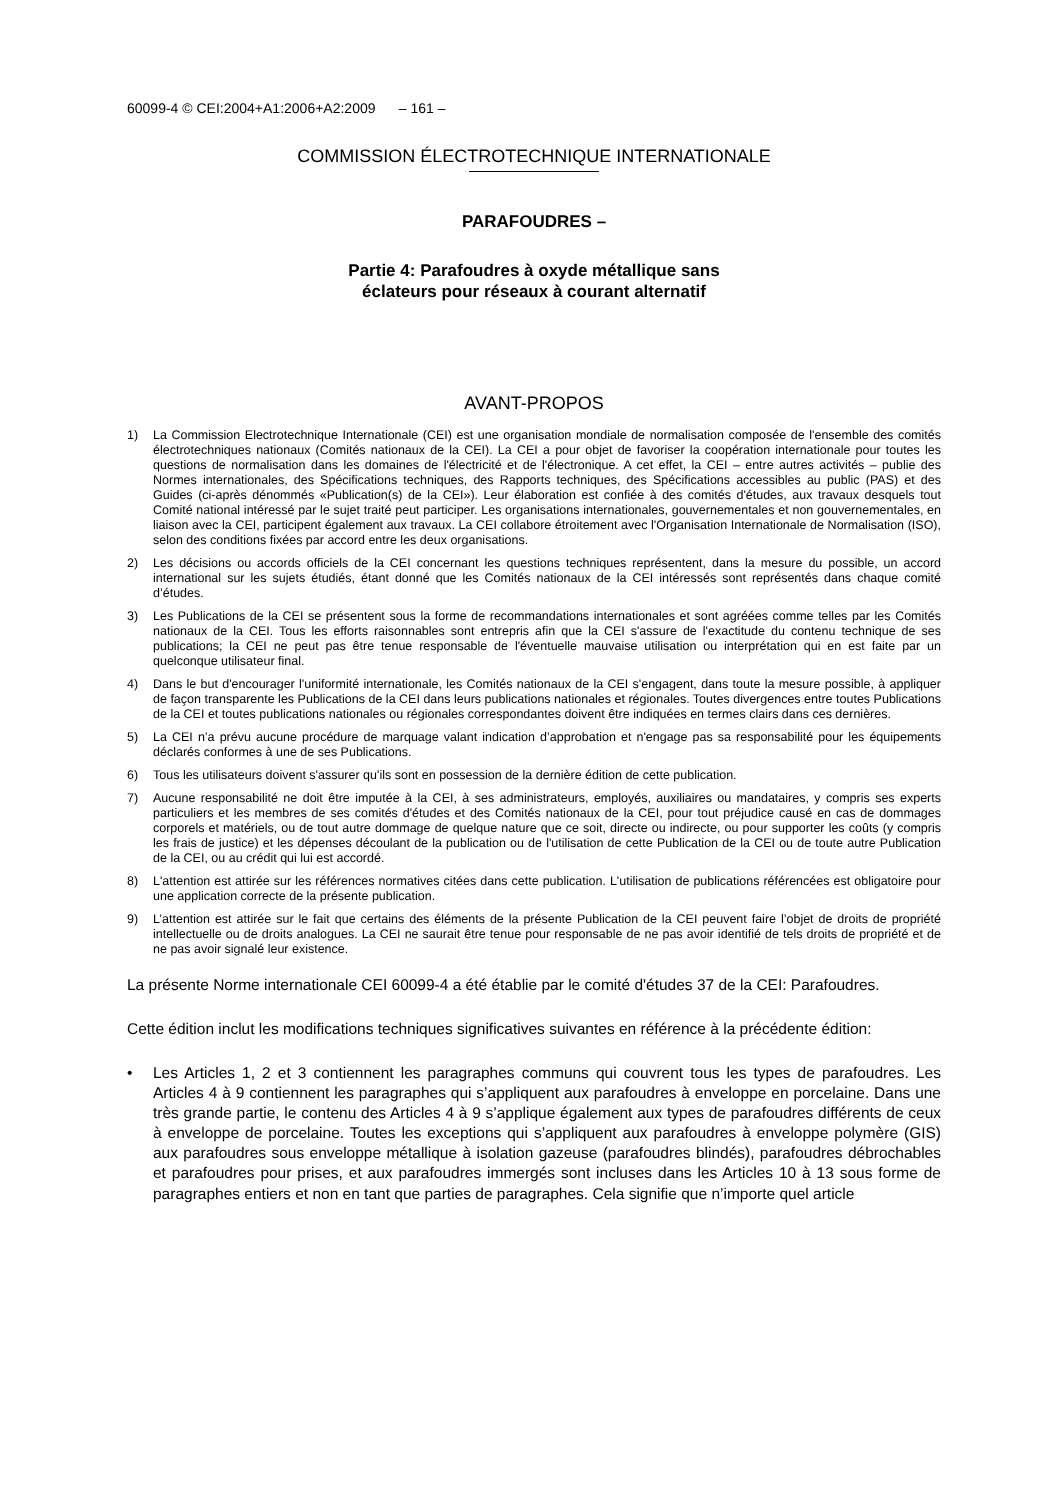60099-4 © CEI:2004+A1:2006+A2:2009 – 161 –
COMMISSION ÉLECTROTECHNIQUE INTERNATIONALE
PARAFOUDRES –
Partie 4: Parafoudres à oxyde métallique sans
éclateurs pour réseaux à courant alternatif
AVANT-PROPOS
1) La Commission Electrotechnique Internationale (CEI) est une organisation mondiale de normalisation composée de l'ensemble des comités électrotechniques nationaux (Comités nationaux de la CEI). La CEI a pour objet de favoriser la coopération internationale pour toutes les questions de normalisation dans les domaines de l'électricité et de l'électronique. A cet effet, la CEI – entre autres activités – publie des Normes internationales, des Spécifications techniques, des Rapports techniques, des Spécifications accessibles au public (PAS) et des Guides (ci-après dénommés «Publication(s) de la CEI»). Leur élaboration est confiée à des comités d'études, aux travaux desquels tout Comité national intéressé par le sujet traité peut participer. Les organisations internationales, gouvernementales et non gouvernementales, en liaison avec la CEI, participent également aux travaux. La CEI collabore étroitement avec l'Organisation Internationale de Normalisation (ISO), selon des conditions fixées par accord entre les deux organisations.
2) Les décisions ou accords officiels de la CEI concernant les questions techniques représentent, dans la mesure du possible, un accord international sur les sujets étudiés, étant donné que les Comités nationaux de la CEI intéressés sont représentés dans chaque comité d’études.
3) Les Publications de la CEI se présentent sous la forme de recommandations internationales et sont agréées comme telles par les Comités nationaux de la CEI. Tous les efforts raisonnables sont entrepris afin que la CEI s'assure de l'exactitude du contenu technique de ses publications; la CEI ne peut pas être tenue responsable de l'éventuelle mauvaise utilisation ou interprétation qui en est faite par un quelconque utilisateur final.
4) Dans le but d'encourager l'uniformité internationale, les Comités nationaux de la CEI s'engagent, dans toute la mesure possible, à appliquer de façon transparente les Publications de la CEI dans leurs publications nationales et régionales. Toutes divergences entre toutes Publications de la CEI et toutes publications nationales ou régionales correspondantes doivent être indiquées en termes clairs dans ces dernières.
5) La CEI n’a prévu aucune procédure de marquage valant indication d’approbation et n'engage pas sa responsabilité pour les équipements déclarés conformes à une de ses Publications.
6) Tous les utilisateurs doivent s'assurer qu'ils sont en possession de la dernière édition de cette publication.
7) Aucune responsabilité ne doit être imputée à la CEI, à ses administrateurs, employés, auxiliaires ou mandataires, y compris ses experts particuliers et les membres de ses comités d'études et des Comités nationaux de la CEI, pour tout préjudice causé en cas de dommages corporels et matériels, ou de tout autre dommage de quelque nature que ce soit, directe ou indirecte, ou pour supporter les coûts (y compris les frais de justice) et les dépenses découlant de la publication ou de l'utilisation de cette Publication de la CEI ou de toute autre Publication de la CEI, ou au crédit qui lui est accordé.
8) L'attention est attirée sur les références normatives citées dans cette publication. L'utilisation de publications référencées est obligatoire pour une application correcte de la présente publication.
9) L’attention est attirée sur le fait que certains des éléments de la présente Publication de la CEI peuvent faire l’objet de droits de propriété intellectuelle ou de droits analogues. La CEI ne saurait être tenue pour responsable de ne pas avoir identifié de tels droits de propriété et de ne pas avoir signalé leur existence.
La présente Norme internationale CEI 60099-4 a été établie par le comité d'études 37 de la CEI: Parafoudres.
Cette édition inclut les modifications techniques significatives suivantes en référence à la précédente édition:
• Les Articles 1, 2 et 3 contiennent les paragraphes communs qui couvrent tous les types de parafoudres. Les Articles 4 à 9 contiennent les paragraphes qui s’appliquent aux parafoudres à enveloppe en porcelaine. Dans une très grande partie, le contenu des Articles 4 à 9 s’applique également aux types de parafoudres différents de ceux à enveloppe de porcelaine. Toutes les exceptions qui s’appliquent aux parafoudres à enveloppe polymère (GIS) aux parafoudres sous enveloppe métallique à isolation gazeuse (parafoudres blindés), parafoudres débrochables et parafoudres pour prises, et aux parafoudres immergés sont incluses dans les Articles 10 à 13 sous forme de paragraphes entiers et non en tant que parties de paragraphes. Cela signifie que n’importe quel article